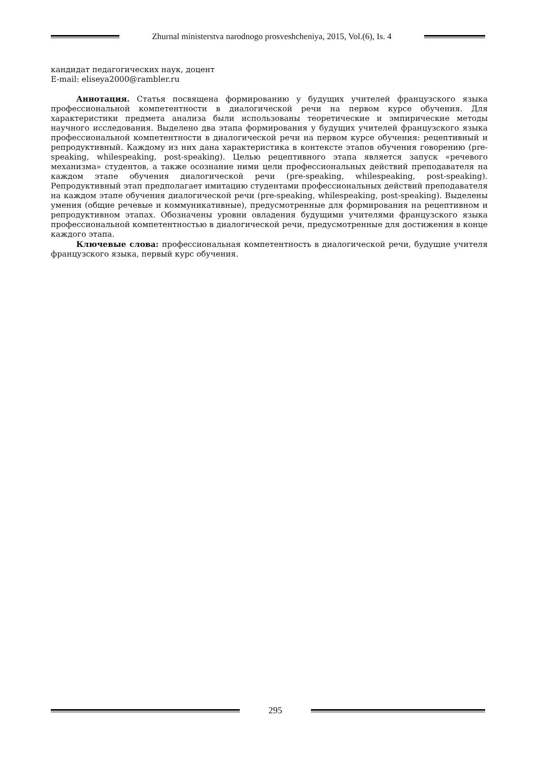Zhurnal ministerstva narodnogo prosveshcheniya, 2015, Vol.(6), Is. 4
кандидат педагогических наук, доцент
E-mail: eliseya2000@rambler.ru
Аннотация. Статья посвящена формированию у будущих учителей французского языка профессиональной компетентности в диалогической речи на первом курсе обучения. Для характеристики предмета анализа были использованы теоретические и эмпирические методы научного исследования. Выделено два этапа формирования у будущих учителей французского языка профессиональной компетентности в диалогической речи на первом курсе обучения: рецептивный и репродуктивный. Каждому из них дана характеристика в контексте этапов обучения говорению (pre-speaking, whilespeaking, post-speaking). Целью рецептивного этапа является запуск «речевого механизма» студентов, а также осознание ними цели профессиональных действий преподавателя на каждом этапе обучения диалогической речи (pre-speaking, whilespeaking, post-speaking). Репродуктивный этап предполагает имитацию студентами профессиональных действий преподавателя на каждом этапе обучения диалогической речи (pre-speaking, whilespeaking, post-speaking). Выделены умения (общие речевые и коммуникативные), предусмотренные для формирования на рецептивном и репродуктивном этапах. Обозначены уровни овладения будущими учителями французского языка профессиональной компетентностью в диалогической речи, предусмотренные для достижения в конце каждого этапа.
Ключевые слова: профессиональная компетентность в диалогической речи, будущие учителя французского языка, первый курс обучения.
295